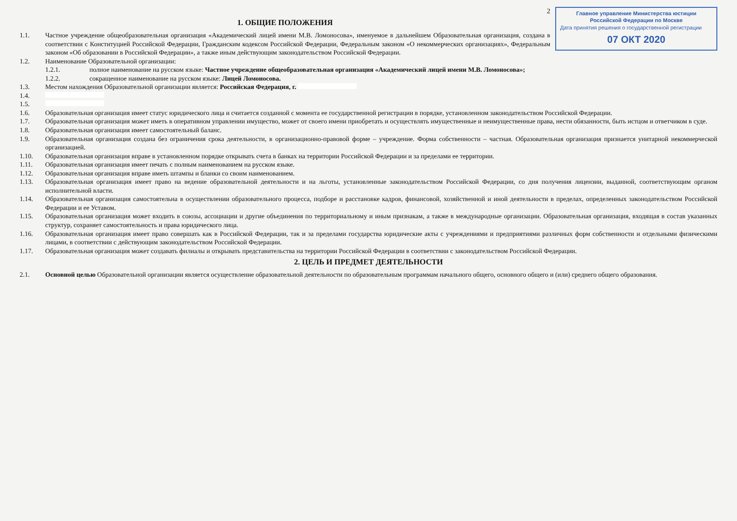Главное управление Министерства юстиции Российской Федерации по Москве
Дата принятия решения о государственной регистрации
07 ОКТ 2020
2
1. ОБЩИЕ ПОЛОЖЕНИЯ
1.1. Частное учреждение общеобразовательная организация «Академический лицей имени М.В. Ломоносова», именуемое в дальнейшем Образовательная организация, создана в соответствии с Конституцией Российской Федерации, Гражданским кодексом Российской Федерации, Федеральным законом «О некоммерческих организациях», Федеральным законом «Об образовании в Российской Федерации», а также иным действующим законодательством Российской Федерации.
1.2. Наименование Образовательной организации:
1.2.1. полное наименование на русском языке: Частное учреждение общеобразовательная организация «Академический лицей имени М.В. Ломоносова»;
1.2.2. сокращенное наименование на русском языке: Лицей Ломоносова.
1.3. Местом нахождения Образовательной организации является: Российская Федерация, г.
1.4.
1.5.
1.6. Образовательная организация имеет статус юридического лица и считается созданной с момента ее государственной регистрации в порядке, установленном законодательством Российской Федерации.
1.7. Образовательная организация может иметь в оперативном управлении имущество, может от своего имени приобретать и осуществлять имущественные и неимущественные права, нести обязанности, быть истцом и ответчиком в суде.
1.8. Образовательная организация имеет самостоятельный баланс.
1.9. Образовательная организация создана без ограничения срока деятельности, в организационно-правовой форме – учреждение. Форма собственности – частная. Образовательная организация признается унитарной некоммерческой организацией.
1.10. Образовательная организация вправе в установленном порядке открывать счета в банках на территории Российской Федерации и за пределами ее территории.
1.11. Образовательная организация имеет печать с полным наименованием на русском языке.
1.12. Образовательная организация вправе иметь штампы и бланки со своим наименованием.
1.13. Образовательная организация имеет право на ведение образовательной деятельности и на льготы, установленные законодательством Российской Федерации, со дня получения лицензии, выданной, соответствующим органом исполнительной власти.
1.14. Образовательная организация самостоятельна в осуществлении образовательного процесса, подборе и расстановке кадров, финансовой, хозяйственной и иной деятельности в пределах, определенных законодательством Российской Федерации и ее Уставом.
1.15. Образовательная организация может входить в союзы, ассоциации и другие объединения по территориальному и иным признакам, а также в международные организации. Образовательная организация, входящая в состав указанных структур, сохраняет самостоятельность и права юридического лица.
1.16. Образовательная организация имеет право совершать как в Российской Федерации, так и за пределами государства юридические акты с учреждениями и предприятиями различных форм собственности и отдельными физическими лицами, в соответствии с действующим законодательством Российской Федерации.
1.17. Образовательная организация может создавать филиалы и открывать представительства на территории Российской Федерации в соответствии с законодательством Российской Федерации.
2. ЦЕЛЬ И ПРЕДМЕТ ДЕЯТЕЛЬНОСТИ
2.1. Основной целью Образовательной организации является осуществление образовательной деятельности по образовательным программам начального общего, основного общего и (или) среднего общего образования.